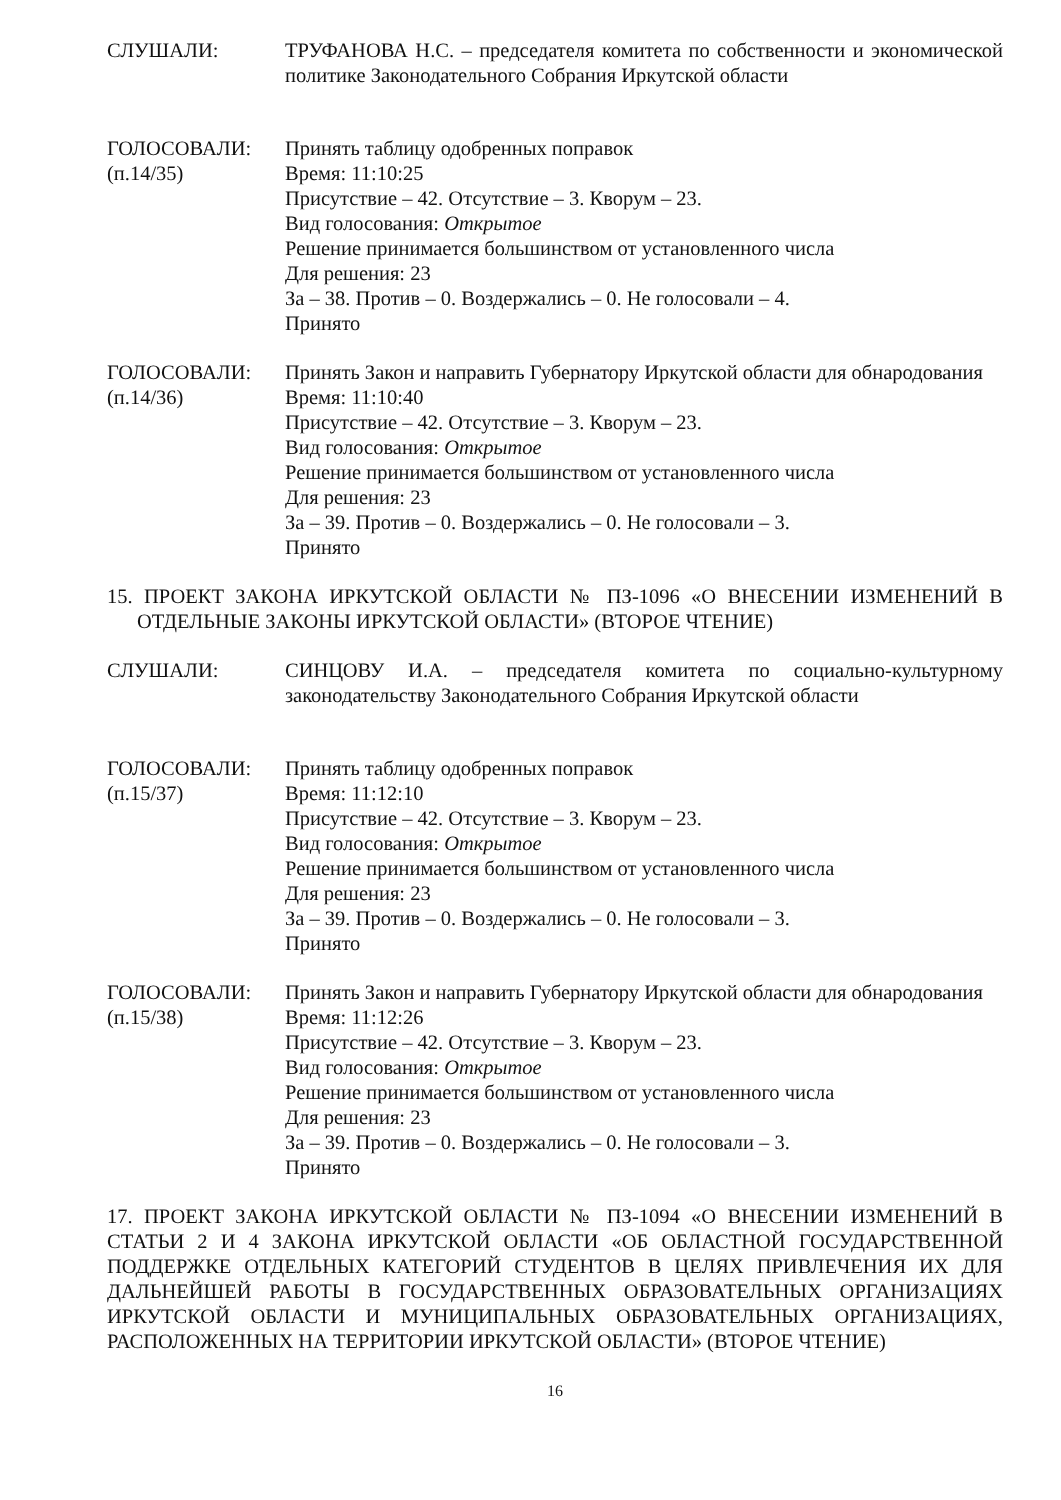СЛУШАЛИ: ТРУФАНОВА Н.С. – председателя комитета по собственности и экономической политике Законодательного Собрания Иркутской области
ГОЛОСОВАЛИ:
(п.14/35)
Принять таблицу одобренных поправок
Время: 11:10:25
Присутствие – 42. Отсутствие – 3. Кворум – 23.
Вид голосования: Открытое
Решение принимается большинством от установленного числа
Для решения: 23
За – 38. Против – 0. Воздержались – 0. Не голосовали – 4.
Принято
ГОЛОСОВАЛИ:
(п.14/36)
Принять Закон и направить Губернатору Иркутской области для обнародования
Время: 11:10:40
Присутствие – 42. Отсутствие – 3. Кворум – 23.
Вид голосования: Открытое
Решение принимается большинством от установленного числа
Для решения: 23
За – 39. Против – 0. Воздержались – 0. Не голосовали – 3.
Принято
15. ПРОЕКТ ЗАКОНА ИРКУТСКОЙ ОБЛАСТИ № ПЗ-1096 «О ВНЕСЕНИИ ИЗМЕНЕНИЙ В ОТДЕЛЬНЫЕ ЗАКОНЫ ИРКУТСКОЙ ОБЛАСТИ» (ВТОРОЕ ЧТЕНИЕ)
СЛУШАЛИ: СИНЦОВУ И.А. – председателя комитета по социально-культурному законодательству Законодательного Собрания Иркутской области
ГОЛОСОВАЛИ:
(п.15/37)
Принять таблицу одобренных поправок
Время: 11:12:10
Присутствие – 42. Отсутствие – 3. Кворум – 23.
Вид голосования: Открытое
Решение принимается большинством от установленного числа
Для решения: 23
За – 39. Против – 0. Воздержались – 0. Не голосовали – 3.
Принято
ГОЛОСОВАЛИ:
(п.15/38)
Принять Закон и направить Губернатору Иркутской области для обнародования
Время: 11:12:26
Присутствие – 42. Отсутствие – 3. Кворум – 23.
Вид голосования: Открытое
Решение принимается большинством от установленного числа
Для решения: 23
За – 39. Против – 0. Воздержались – 0. Не голосовали – 3.
Принято
17. ПРОЕКТ ЗАКОНА ИРКУТСКОЙ ОБЛАСТИ № ПЗ-1094 «О ВНЕСЕНИИ ИЗМЕНЕНИЙ В СТАТЬИ 2 И 4 ЗАКОНА ИРКУТСКОЙ ОБЛАСТИ «ОБ ОБЛАСТНОЙ ГОСУДАРСТВЕННОЙ ПОДДЕРЖКЕ ОТДЕЛЬНЫХ КАТЕГОРИЙ СТУДЕНТОВ В ЦЕЛЯХ ПРИВЛЕЧЕНИЯ ИХ ДЛЯ ДАЛЬНЕЙШЕЙ РАБОТЫ В ГОСУДАРСТВЕННЫХ ОБРАЗОВАТЕЛЬНЫХ ОРГАНИЗАЦИЯХ ИРКУТСКОЙ ОБЛАСТИ И МУНИЦИПАЛЬНЫХ ОБРАЗОВАТЕЛЬНЫХ ОРГАНИЗАЦИЯХ, РАСПОЛОЖЕННЫХ НА ТЕРРИТОРИИ ИРКУТСКОЙ ОБЛАСТИ» (ВТОРОЕ ЧТЕНИЕ)
16